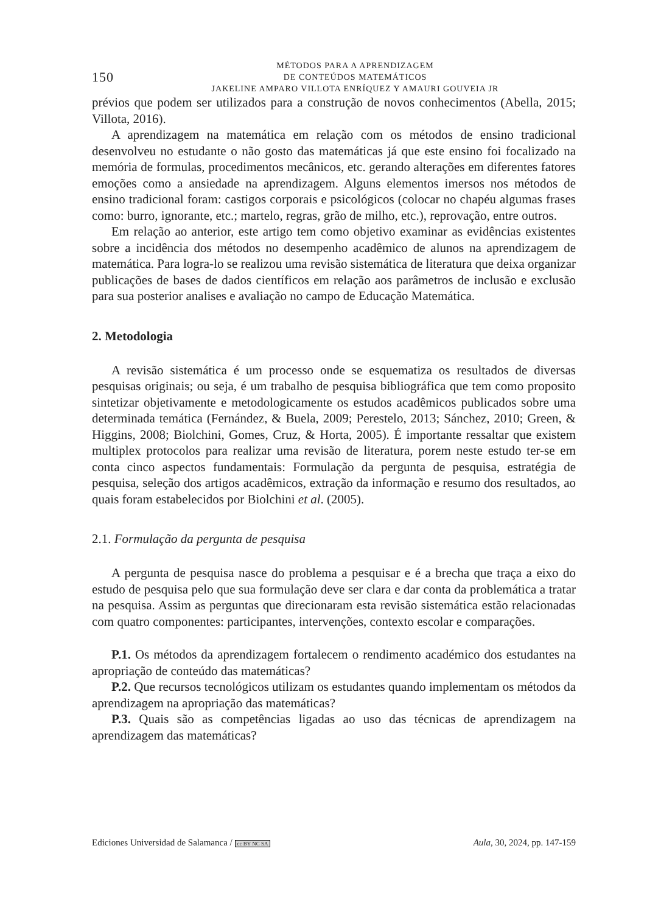150
MÉTODOS PARA A APRENDIZAGEM
DE CONTEÚDOS MATEMÁTICOS
JAKELINE AMPARO VILLOTA ENRÍQUEZ Y AMAURI GOUVEIA JR
prévios que podem ser utilizados para a construção de novos conhecimentos (Abella, 2015; Villota, 2016).
A aprendizagem na matemática em relação com os métodos de ensino tradicional desenvolveu no estudante o não gosto das matemáticas já que este ensino foi focalizado na memória de formulas, procedimentos mecânicos, etc. gerando alterações em diferentes fatores emoções como a ansiedade na aprendizagem. Alguns elementos imersos nos métodos de ensino tradicional foram: castigos corporais e psicológicos (colocar no chapéu algumas frases como: burro, ignorante, etc.; martelo, regras, grão de milho, etc.), reprovação, entre outros.
Em relação ao anterior, este artigo tem como objetivo examinar as evidências existentes sobre a incidência dos métodos no desempenho acadêmico de alunos na aprendizagem de matemática. Para logra-lo se realizou uma revisão sistemática de literatura que deixa organizar publicações de bases de dados científicos em relação aos parâmetros de inclusão e exclusão para sua posterior analises e avaliação no campo de Educação Matemática.
2. Metodologia
A revisão sistemática é um processo onde se esquematiza os resultados de diversas pesquisas originais; ou seja, é um trabalho de pesquisa bibliográfica que tem como proposito sintetizar objetivamente e metodologicamente os estudos acadêmicos publicados sobre uma determinada temática (Fernández, & Buela, 2009; Perestelo, 2013; Sánchez, 2010; Green, & Higgins, 2008; Biolchini, Gomes, Cruz, & Horta, 2005). É importante ressaltar que existem multiplex protocolos para realizar uma revisão de literatura, porem neste estudo ter-se em conta cinco aspectos fundamentais: Formulação da pergunta de pesquisa, estratégia de pesquisa, seleção dos artigos acadêmicos, extração da informação e resumo dos resultados, ao quais foram estabelecidos por Biolchini et al. (2005).
2.1. Formulação da pergunta de pesquisa
A pergunta de pesquisa nasce do problema a pesquisar e é a brecha que traça a eixo do estudo de pesquisa pelo que sua formulação deve ser clara e dar conta da problemática a tratar na pesquisa. Assim as perguntas que direcionaram esta revisão sistemática estão relacionadas com quatro componentes: participantes, intervenções, contexto escolar e comparações.
P.1. Os métodos da aprendizagem fortalecem o rendimento académico dos estudantes na apropriação de conteúdo das matemáticas?
P.2. Que recursos tecnológicos utilizam os estudantes quando implementam os métodos da aprendizagem na apropriação das matemáticas?
P.3. Quais são as competências ligadas ao uso das técnicas de aprendizagem na aprendizagem das matemáticas?
Ediciones Universidad de Salamanca / cc BY NC SA Aula, 30, 2024, pp. 147-159